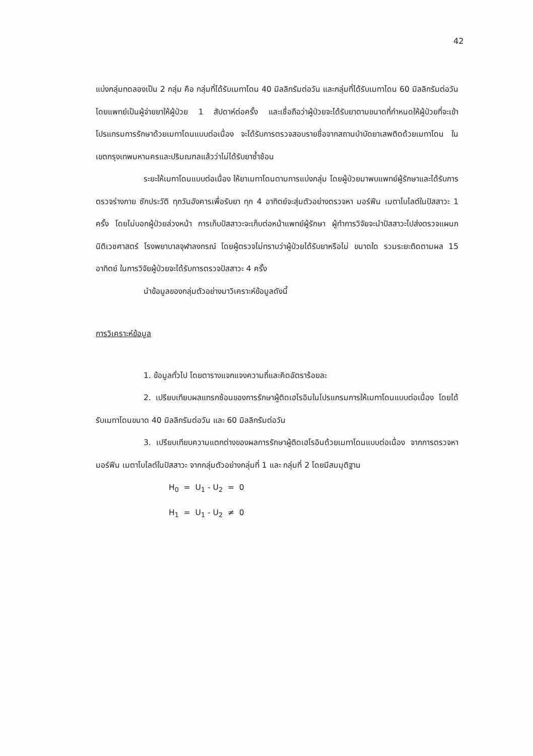42
แบ่งกลุ่มทดลองเป็น 2 กลุ่ม คือ กลุ่มที่ได้รับเมทาโดน 40 มิลลิกรัมต่อวัน และกลุ่มที่ได้รับเมทาโดน 60 มิลลิกรัมต่อวัน โดยแพทย์เป็นผู้จ่ายยาให้ผู้ป่วย 1 สัปดาห์ต่อครั้ง และเชื่อถือว่าผู้ป่วยจะได้รับยาตามขนาดที่กำหนดให้ผู้ป่วยที่จะเข้าโปรแกรมการรักษาด้วยเมทาโดนแบบต่อเนื่อง จะได้รับการตรวจสอบรายชื่อจากสถานบำบัดยาเสพติดด้วยเมทาโดน ในเขตกรุงเทพมหานครและปริมณฑลแล้วว่าไม่ได้รับยาซ้ำซ้อน
ระยะให้เมทาโดนแบบต่อเนื่อง ให้ยาเมทาโดนตามการแบ่งกลุ่ม โดยผู้ป่วยมาพบแพทย์ผู้รักษาและได้รับการตรวจร่างกาย ซักประวัติ ทุกวันอังคารเพื่อรับยา ทุก 4 อาทิตย์จะสุ่มตัวอย่างตรวจหา มอร์ฟีน เมตาโบไลต์ในปัสสาวะ 1 ครั้ง โดยไม่บอกผู้ป่วยล่วงหน้า การเก็บปัสสาวะจะเก็บต่อหน้าแพทย์ผู้รักษา ผู้ทำการวิจัยจะนำปัสสาวะไปส่งตรวจแผนกนิติเวชศาสตร์ โรงพยาบาลจุฬาลงกรณ์ โดยผู้ตรวจไม่ทราบว่าผู้ป่วยได้รับยาหรือไม่ ขนาดใด รวมระยะติดตามผล 15 อาทิตย์ ในการวิจัยผู้ป่วยจะได้รับการตรวจปัสสาวะ 4 ครั้ง
นำข้อมูลของกลุ่มตัวอย่างมาวิเคราะห์ข้อมูลดังนี้
การวิเคราะห์ข้อมูล
1. ข้อมูลทั่วไป โดยตารางแจกแจงความถี่และคิดอัตราร้อยละ
2. เปรียบเทียบผลแทรกซ้อนของการรักษาผู้ติดเฮโรอินในโปรแกรมการให้เมทาโดนแบบต่อเนื่อง โดยได้รับเมทาโดนขนาด 40 มิลลิกรัมต่อวัน และ 60 มิลลิกรัมต่อวัน
3. เปรียบเทียบความแตกต่างของผลการรักษาผู้ติดเฮโรอินด้วยเมทาโดนแบบต่อเนื่อง จากการตรวจหามอร์ฟีน เมตาโบไลต์ในปัสสาวะ จากกลุ่มตัวอย่างกลุ่มที่ 1 และ กลุ่มที่ 2 โดยมีสมมุติฐาน
H<sub>0</sub> = U<sub>1</sub> - U<sub>2</sub> = 0
H<sub>1</sub> = U<sub>1</sub> - U<sub>2</sub> ≠ 0